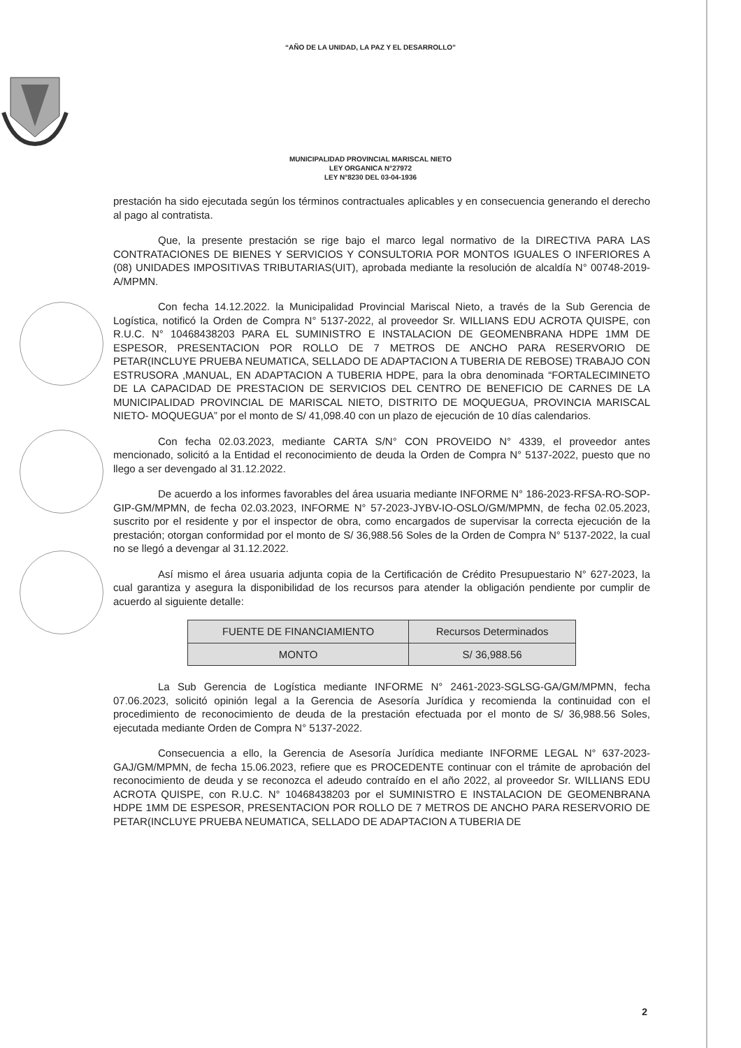“AÑO DE LA UNIDAD, LA PAZ Y EL DESARROLLO”
MUNICIPALIDAD PROVINCIAL MARISCAL NIETO
LEY ORGANICA N°27972
LEY N°8230 DEL 03-04-1936
prestación ha sido ejecutada según los términos contractuales aplicables y en consecuencia generando el derecho al pago al contratista.
Que, la presente prestación se rige bajo el marco legal normativo de la DIRECTIVA PARA LAS CONTRATACIONES DE BIENES Y SERVICIOS Y CONSULTORIA POR MONTOS IGUALES O INFERIORES A (08) UNIDADES IMPOSITIVAS TRIBUTARIAS(UIT), aprobada mediante la resolución de alcaldía N° 00748-2019-A/MPMN.
Con fecha 14.12.2022. la Municipalidad Provincial Mariscal Nieto, a través de la Sub Gerencia de Logística, notificó la Orden de Compra N° 5137-2022, al proveedor Sr. WILLIANS EDU ACROTA QUISPE, con R.U.C. N° 10468438203 PARA EL SUMINISTRO E INSTALACION DE GEOMENBRANA HDPE 1MM DE ESPESOR, PRESENTACION POR ROLLO DE 7 METROS DE ANCHO PARA RESERVORIO DE PETAR(INCLUYE PRUEBA NEUMATICA, SELLADO DE ADAPTACION A TUBERIA DE REBOSE) TRABAJO CON ESTRUSORA ,MANUAL, EN ADAPTACION A TUBERIA HDPE, para la obra denominada “FORTALECIMINETO DE LA CAPACIDAD DE PRESTACION DE SERVICIOS DEL CENTRO DE BENEFICIO DE CARNES DE LA MUNICIPALIDAD PROVINCIAL DE MARISCAL NIETO, DISTRITO DE MOQUEGUA, PROVINCIA MARISCAL NIETO- MOQUEGUA” por el monto de S/ 41,098.40 con un plazo de ejecución de 10 días calendarios.
Con fecha 02.03.2023, mediante CARTA S/N° CON PROVEIDO N° 4339, el proveedor antes mencionado, solicitó a la Entidad el reconocimiento de deuda la Orden de Compra N° 5137-2022, puesto que no llego a ser devengado al 31.12.2022.
De acuerdo a los informes favorables del área usuaria mediante INFORME N° 186-2023-RFSA-RO-SOP-GIP-GM/MPMN, de fecha 02.03.2023, INFORME N° 57-2023-JYBV-IO-OSLO/GM/MPMN, de fecha 02.05.2023, suscrito por el residente y por el inspector de obra, como encargados de supervisar la correcta ejecución de la prestación; otorgan conformidad por el monto de S/ 36,988.56 Soles de la Orden de Compra N° 5137-2022, la cual no se llegó a devengar al 31.12.2022.
Así mismo el área usuaria adjunta copia de la Certificación de Crédito Presupuestario N° 627-2023, la cual garantiza y asegura la disponibilidad de los recursos para atender la obligación pendiente por cumplir de acuerdo al siguiente detalle:
| FUENTE DE FINANCIAMIENTO | Recursos Determinados |
| MONTO | S/ 36,988.56 |
La Sub Gerencia de Logística mediante INFORME N° 2461-2023-SGLSG-GA/GM/MPMN, fecha 07.06.2023, solicitó opinión legal a la Gerencia de Asesoría Jurídica y recomienda la continuidad con el procedimiento de reconocimiento de deuda de la prestación efectuada por el monto de S/ 36,988.56 Soles, ejecutada mediante Orden de Compra N° 5137-2022.
Consecuencia a ello, la Gerencia de Asesoría Jurídica mediante INFORME LEGAL N° 637-2023-GAJ/GM/MPMN, de fecha 15.06.2023, refiere que es PROCEDENTE continuar con el trámite de aprobación del reconocimiento de deuda y se reconozca el adeudo contraído en el año 2022, al proveedor Sr. WILLIANS EDU ACROTA QUISPE, con R.U.C. N° 10468438203 por el SUMINISTRO E INSTALACION DE GEOMENBRANA HDPE 1MM DE ESPESOR, PRESENTACION POR ROLLO DE 7 METROS DE ANCHO PARA RESERVORIO DE PETAR(INCLUYE PRUEBA NEUMATICA, SELLADO DE ADAPTACION A TUBERIA DE
2